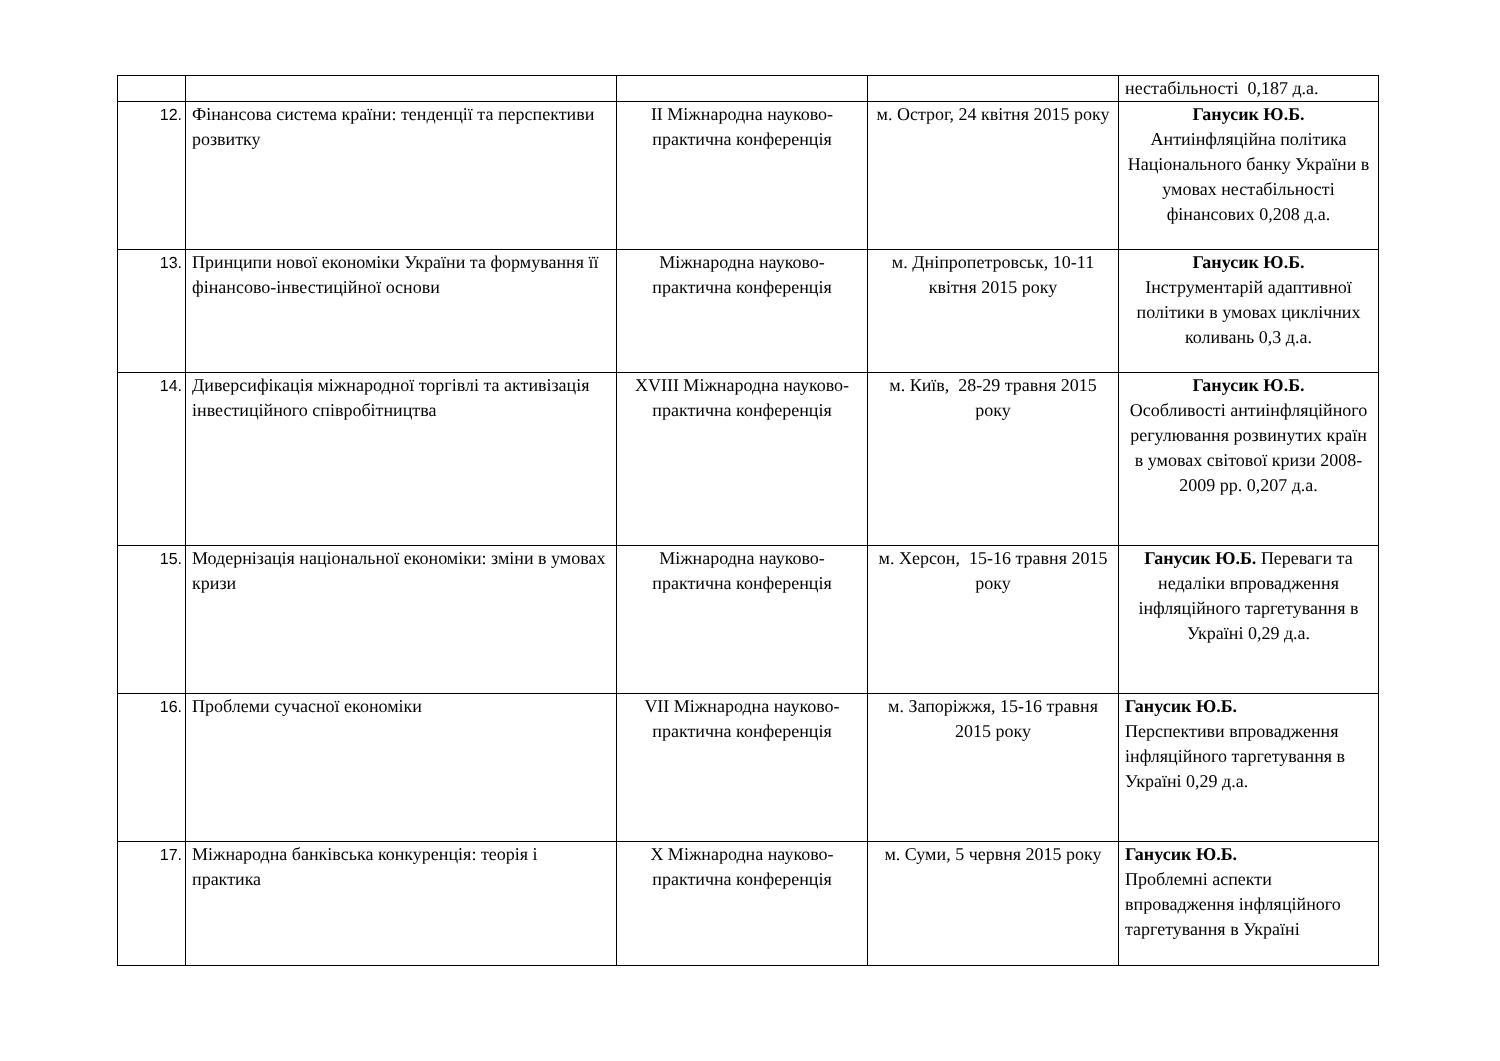| | | | | нестабільності 0,187 д.а. |
| 12. | Фінансова система країни: тенденції та перспективи розвитку | ІІ Міжнародна науково-практична конференція | м. Острог, 24 квітня 2015 року | Ганусик Ю.Б. Антиінфляційна політика Національного банку України в умовах нестабільності фінансових 0,208 д.а. |
| 13. | Принципи нової економіки України та формування її фінансово-інвестиційної основи | Міжнародна науково-практична конференція | м. Дніпропетровськ, 10-11 квітня 2015 року | Ганусик Ю.Б. Інструментарій адаптивної політики в умовах циклічних коливань 0,3 д.а. |
| 14. | Диверсифікація міжнародної торгівлі та активізація інвестиційного співробітництва | XVIII Міжнародна науково-практична конференція | м. Київ, 28-29 травня 2015 року | Ганусик Ю.Б. Особливості антиінфляційного регулювання розвинутих країн в умовах світової кризи 2008-2009 рр. 0,207 д.а. |
| 15. | Модернізація національної економіки: зміни в умовах кризи | Міжнародна науково-практична конференція | м. Херсон, 15-16 травня 2015 року | Ганусик Ю.Б. Переваги та недаліки впровадження інфляційного таргетування в Україні 0,29 д.а. |
| 16. | Проблеми сучасної економіки | VII Міжнародна науково-практична конференція | м. Запоріжжя, 15-16 травня 2015 року | Ганусик Ю.Б. Перспективи впровадження інфляційного таргетування в Україні 0,29 д.а. |
| 17. | Міжнародна банківська конкуренція: теорія і практика | Х Міжнародна науково-практична конференція | м. Суми, 5 червня 2015 року | Ганусик Ю.Б. Проблемні аспекти впровадження інфляційного таргетування в Україні |